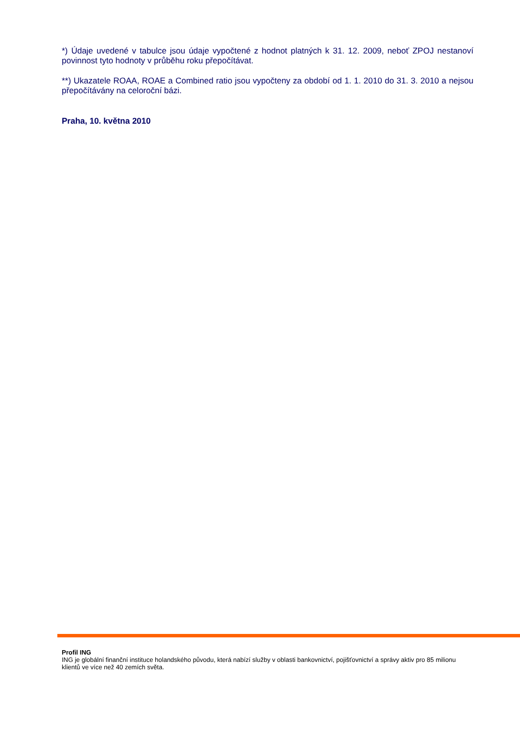*) Údaje uvedené v tabulce jsou údaje vypočtené z hodnot platných k 31. 12. 2009, neboť ZPOJ nestanoví povinnost tyto hodnoty v průběhu roku přepočítávat.
**) Ukazatele ROAA, ROAE a Combined ratio jsou vypočteny za období od 1. 1. 2010 do 31. 3. 2010 a nejsou přepočítávány na celoroční bázi.
Praha, 10. května 2010
Profil ING
ING je globální finanční instituce holandského původu, která nabízí služby v oblasti bankovnictví, pojišťovnictví a správy aktiv pro 85 milionu klientů ve více než 40 zemích světa.